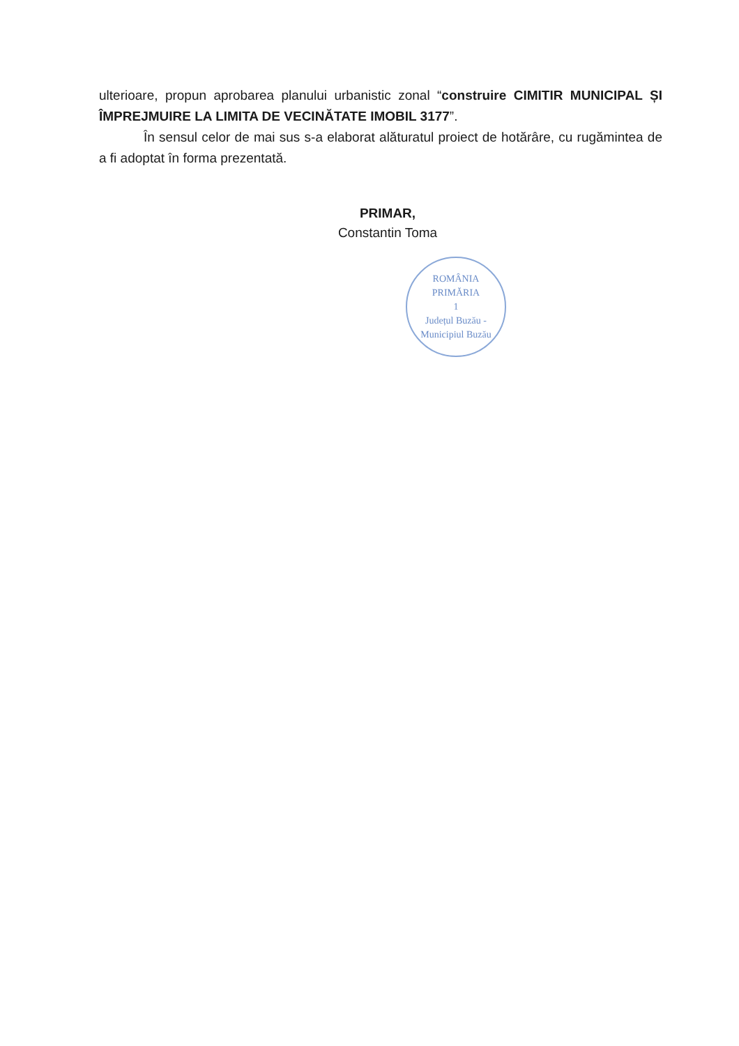ulterioare, propun aprobarea planului urbanistic zonal “construire CIMITIR MUNICIPAL ȘI ÎMPREJMUIRE LA LIMITA DE VECINĂTATE IMOBIL 3177”.
În sensul celor de mai sus s-a elaborat alăturatul proiect de hotărâre, cu rugămintea de a fi adoptat în forma prezentată.
PRIMAR,
Constantin Toma
ROMÂNIA
PRIMĂRIA
1
Județul Buzău - Municipiul Buzău